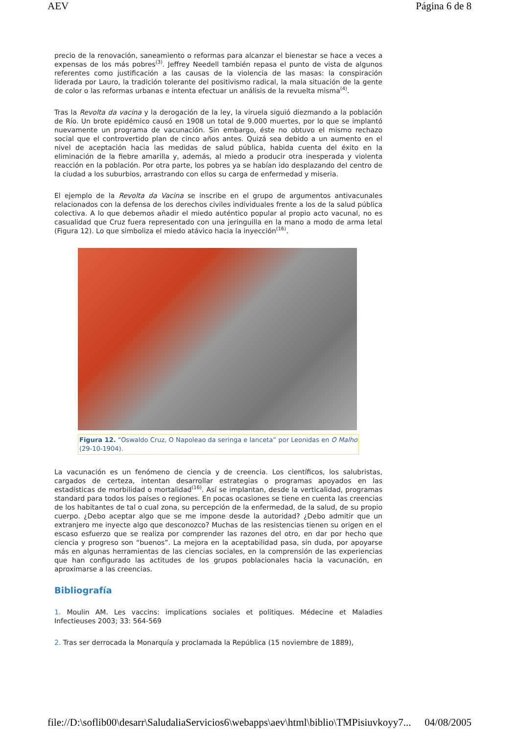AEV Página 6 de 8
precio de la renovación, saneamiento o reformas para alcanzar el bienestar se hace a veces a expensas de los más pobres<sup>(3)</sup>. Jeffrey Needell también repasa el punto de vista de algunos referentes como justificación a las causas de la violencia de las masas: la conspiración liderada por Lauro, la tradición tolerante del positivismo radical, la mala situación de la gente de color o las reformas urbanas e intenta efectuar un análisis de la revuelta misma<sup>(4)</sup>.
Tras la Revolta da vacina y la derogación de la ley, la viruela siguió diezmando a la población de Río. Un brote epidémico causó en 1908 un total de 9.000 muertes, por lo que se implantó nuevamente un programa de vacunación. Sin embargo, éste no obtuvo el mismo rechazo social que el controvertido plan de cinco años antes. Quizá sea debido a un aumento en el nivel de aceptación hacia las medidas de salud pública, habida cuenta del éxito en la eliminación de la fiebre amarilla y, además, al miedo a producir otra inesperada y violenta reacción en la población. Por otra parte, los pobres ya se habían ido desplazando del centro de la ciudad a los suburbios, arrastrando con ellos su carga de enfermedad y miseria.
El ejemplo de la Revolta da Vacina se inscribe en el grupo de argumentos antivacunales relacionados con la defensa de los derechos civiles individuales frente a los de la salud pública colectiva. A lo que debemos añadir el miedo auténtico popular al propio acto vacunal, no es casualidad que Cruz fuera representado con una jeringuilla en la mano a modo de arma letal (Figura 12). Lo que simboliza el miedo atávico hacia la inyección<sup>(16)</sup>.
Figura 12. “Oswaldo Cruz, O Napoleao da seringa e lanceta” por Leonidas en O Malho (29-10-1904).
La vacunación es un fenómeno de ciencia y de creencia. Los científicos, los salubristas, cargados de certeza, intentan desarrollar estrategias o programas apoyados en las estadísticas de morbilidad o mortalidad<sup>(16)</sup>. Así se implantan, desde la verticalidad, programas standard para todos los países o regiones. En pocas ocasiones se tiene en cuenta las creencias de los habitantes de tal o cual zona, su percepción de la enfermedad, de la salud, de su propio cuerpo. ¿Debo aceptar algo que se me impone desde la autoridad? ¿Debo admitir que un extranjero me inyecte algo que desconozco? Muchas de las resistencias tienen su origen en el escaso esfuerzo que se realiza por comprender las razones del otro, en dar por hecho que ciencia y progreso son “buenos”. La mejora en la aceptabilidad pasa, sin duda, por apoyarse más en algunas herramientas de las ciencias sociales, en la comprensión de las experiencias que han configurado las actitudes de los grupos poblacionales hacia la vacunación, en aproximarse a las creencias.
Bibliografía
1. Moulin AM. Les vaccins: implications sociales et politiques. Médecine et Maladies Infectieuses 2003; 33: 564-569
2. Tras ser derrocada la Monarquía y proclamada la República (15 noviembre de 1889),
file://D:\soflib00\desarr\SaludaliaServicios6\webapps\aev\html\biblio\TMPisiuvkoyy7... 04/08/2005